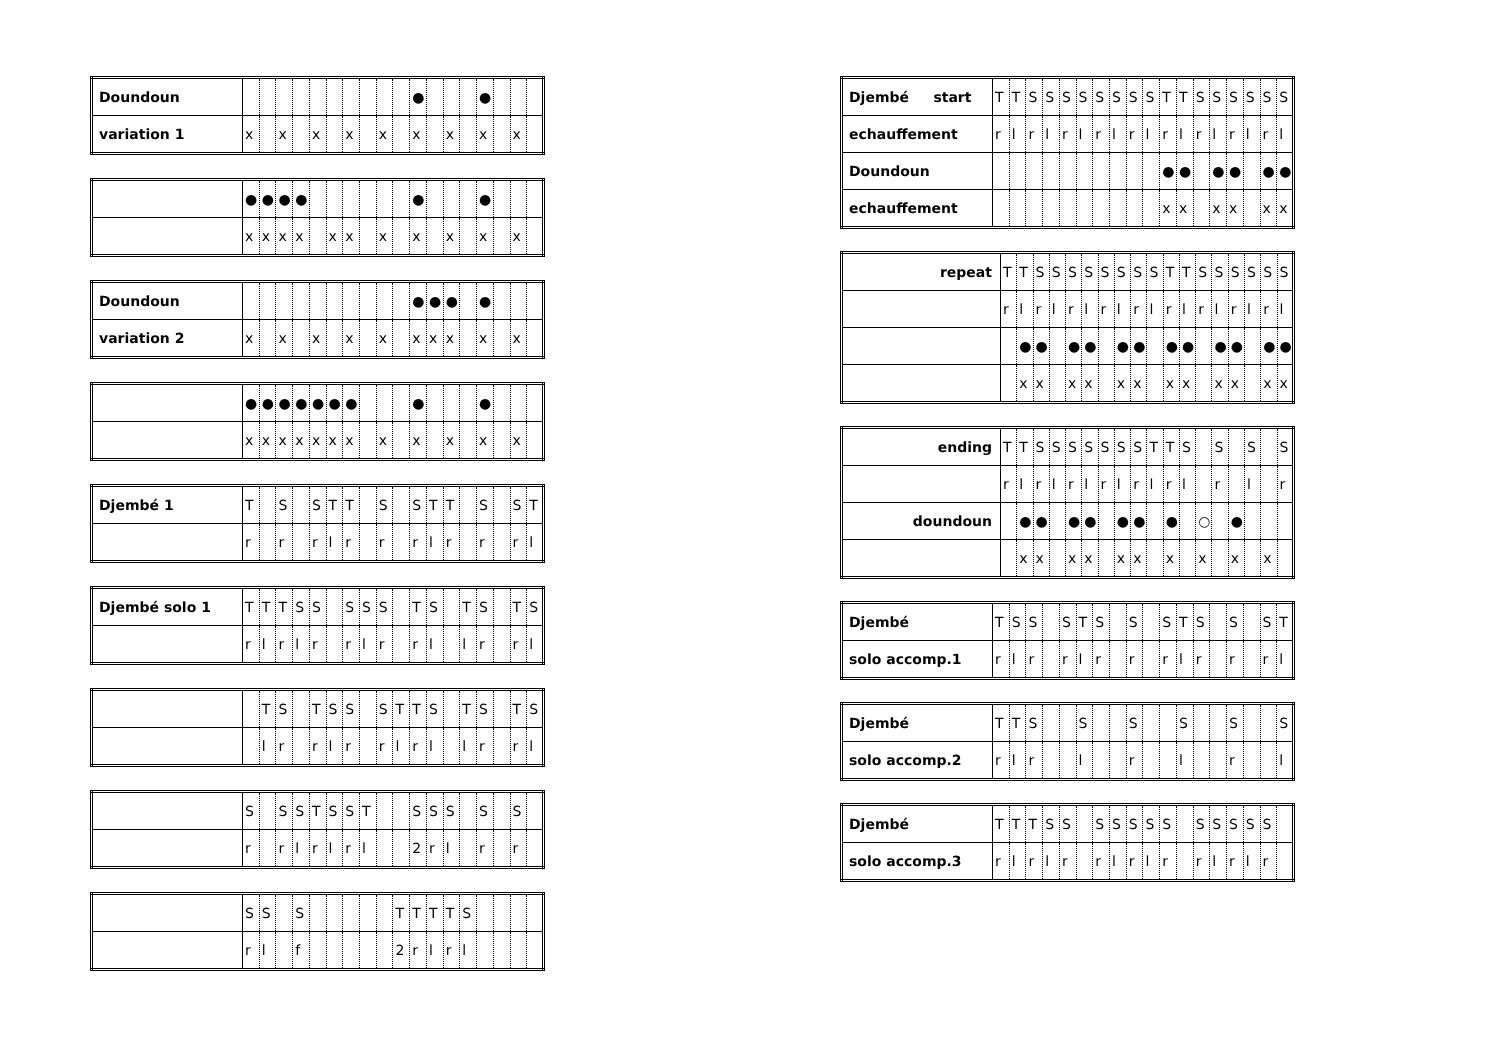| Doundoun | | | | | | | | | | | ● | | | | ● | | | |
| variation 1 | x | | x | | x | | x | | x | | x | | x | | x | | x | |
| | ● | ● | ● | ● | | | | | | | ● | | | | ● | | | |
| | x | x | x | x | | x | x | | x | | x | | x | | x | | x | |
| Doundoun | | | | | | | | | | | ● | ● | ● | | ● | | | |
| variation 2 | x | | x | | x | | x | | x | | x | x | x | | x | | x | |
| | ● | ● | ● | ● | ● | ● | ● | | | | ● | | | | ● | | | |
| | x | x | x | x | x | x | x | | x | | x | | x | | x | | x | |
| Djembé 1 | T | | S | | S | T | T | | S | | S | T | T | | S | | S | T |
| | r | | r | | r | l | r | | r | | r | l | r | | r | | r | l |
| Djembé solo 1 | T | T | T | S | S | | S | S | S | | T | S | | T | S | | T | S |
| | r | l | r | l | r | | r | l | r | | r | l | | l | r | | r | l |
| | | T | S | | T | S | S | | S | T | T | S | | T | S | | T | S |
| | | l | r | | r | l | r | | r | l | r | l | | l | r | | r | l |
| | S | | S | S | T | S | S | T | | | S | S | S | | S | | S | |
| | r | | r | l | r | l | r | l | | | 2 | r | l | | r | | r | |
| | S | S | | S | | | | | | T | T | T | T | S | | | | |
| | r | l | | f | | | | | | 2 | r | l | r | l | | | | |
| Djembé start | T | T | S | S | S | S | S | S | S | S | T | T | S | S | S | S | S | S |
| echauffement | r | l | r | l | r | l | r | l | r | l | r | l | r | l | r | l | r | l |
| Doundoun | | | | | | | | | | | ● | ● | | ● | ● | | ● | ● |
| echauffement | | | | | | | | | | | x | x | | x | x | | x | x |
| repeat | T | T | S | S | S | S | S | S | S | S | T | T | S | S | S | S | S | S |
| | r | l | r | l | r | l | r | l | r | l | r | l | r | l | r | l | r | l |
| | | ● | ● | | ● | ● | | ● | ● | | ● | ● | | ● | ● | | ● | ● |
| | | x | x | | x | x | | x | x | | x | x | | x | x | | x | x |
| ending | T | T | S | S | S | S | S | S | S | T | T | S | | S | | S | | S |
| | r | l | r | l | r | l | r | l | r | l | r | l | | r | | l | | r |
| doundoun | | ● | ● | | ● | ● | | ● | ● | | ● | | ○ | | ● | | | |
| | | x | x | | x | x | | x | x | | x | | x | | x | | x | |
| Djembé | T | S | S | | S | T | S | | S | | S | T | S | | S | | S | T |
| solo accomp.1 | r | l | r | | r | l | r | | r | | r | l | r | | r | | r | l |
| Djembé | T | T | S | | | S | | | S | | | S | | | S | | | S |
| solo accomp.2 | r | l | r | | | l | | | r | | | l | | | r | | | l |
| Djembé | T | T | T | S | S | | S | S | S | S | S | | S | S | S | S | S | |
| solo accomp.3 | r | l | r | l | r | | r | l | r | l | r | | r | l | r | l | r | |